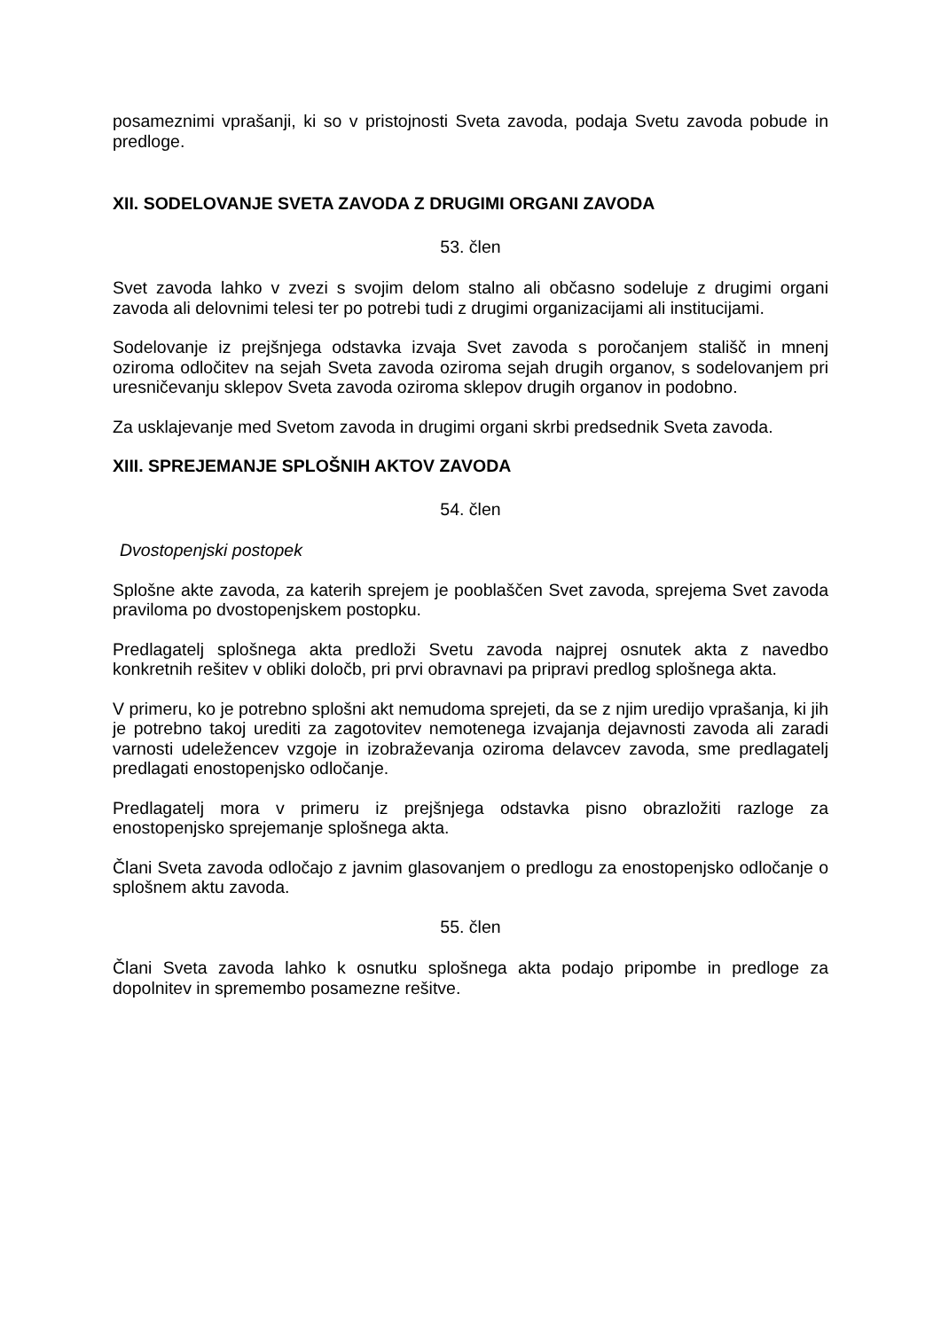posameznimi vprašanji, ki so v pristojnosti Sveta zavoda, podaja Svetu zavoda pobude in predloge.
XII. SODELOVANJE SVETA ZAVODA Z DRUGIMI ORGANI ZAVODA
53. člen
Svet zavoda lahko v zvezi s svojim delom stalno ali občasno sodeluje z drugimi organi zavoda ali delovnimi telesi ter po potrebi tudi z drugimi organizacijami ali institucijami.
Sodelovanje iz prejšnjega odstavka izvaja Svet zavoda s poročanjem stališč in mnenj oziroma odločitev na sejah Sveta zavoda oziroma sejah drugih organov, s sodelovanjem pri uresničevanju sklepov Sveta zavoda oziroma sklepov drugih organov in podobno.
Za usklajevanje med Svetom zavoda in drugimi organi skrbi predsednik Sveta zavoda.
XIII. SPREJEMANJE SPLOŠNIH AKTOV ZAVODA
54. člen
Dvostopenjski postopek
Splošne akte zavoda, za katerih sprejem je pooblaščen Svet zavoda, sprejema Svet zavoda praviloma po dvostopenjskem postopku.
Predlagatelj splošnega akta predloži Svetu zavoda najprej osnutek akta z navedbo konkretnih rešitev v obliki določb, pri prvi obravnavi pa pripravi predlog splošnega akta.
V primeru, ko je potrebno splošni akt nemudoma sprejeti, da se z njim uredijo vprašanja, ki jih je potrebno takoj urediti za zagotovitev nemotenega izvajanja dejavnosti zavoda ali zaradi varnosti udeležencev vzgoje in izobraževanja oziroma delavcev zavoda, sme predlagatelj predlagati enostopenjsko odločanje.
Predlagatelj mora v primeru iz prejšnjega odstavka pisno obrazložiti razloge za enostopenjsko sprejemanje splošnega akta.
Člani Sveta zavoda odločajo z javnim glasovanjem o predlogu za enostopenjsko odločanje o splošnem aktu zavoda.
55. člen
Člani Sveta zavoda lahko k osnutku splošnega akta podajo pripombe in predloge za dopolnitev in spremembo posamezne rešitve.